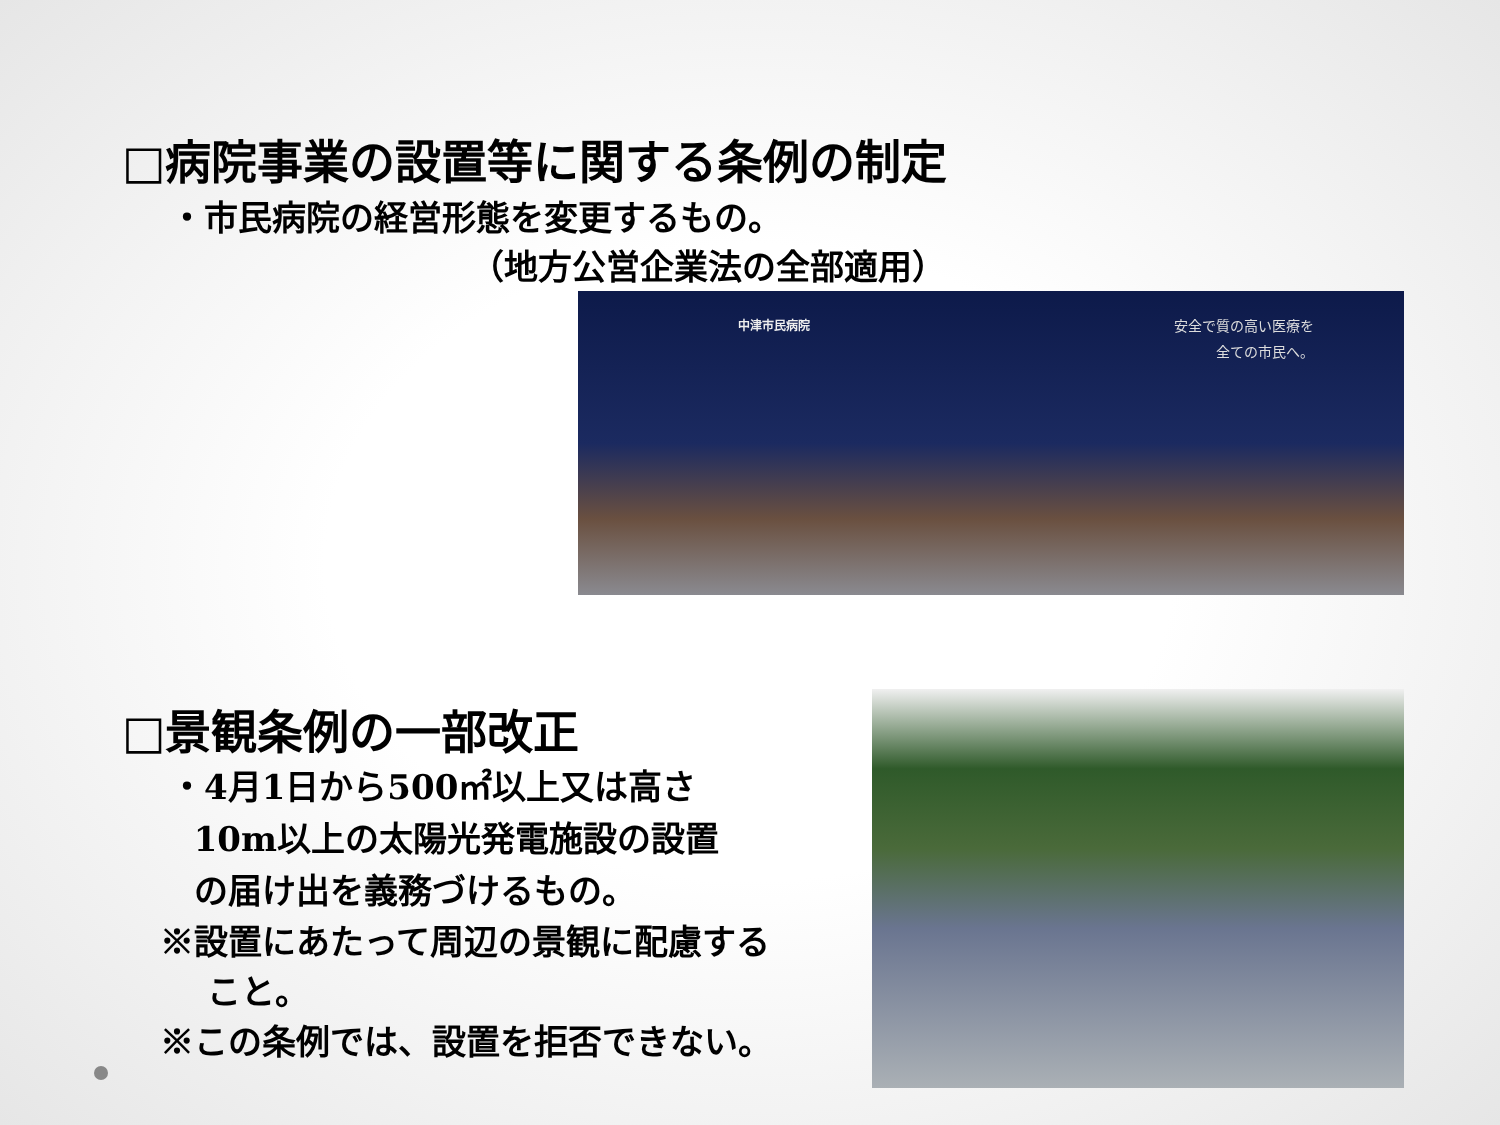□病院事業の設置等に関する条例の制定
・市民病院の経営形態を変更するもの。
（地方公営企業法の全部適用）
中津市民病院
安全で質の高い医療を
全ての市民へ。
□景観条例の一部改正
・4月1日から500㎡以上又は高さ
10m以上の太陽光発電施設の設置
の届け出を義務づけるもの。
※設置にあたって周辺の景観に配慮する
こと。
※この条例では、設置を拒否できない。